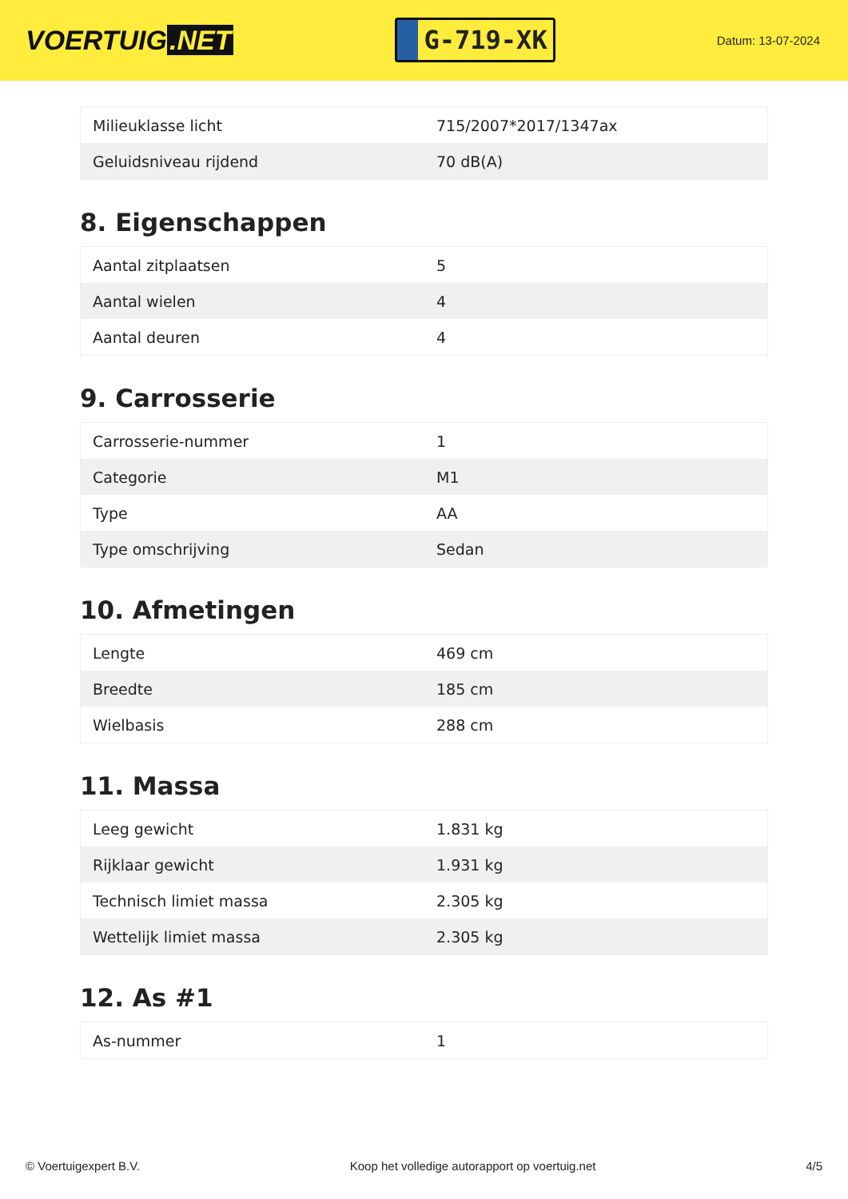VOERTUIG.NET
G-719-XK
Datum: 13-07-2024
| Milieuklasse licht | 715/2007*2017/1347ax |
| Geluidsniveau rijdend | 70 dB(A) |
8. Eigenschappen
| Aantal zitplaatsen | 5 |
| Aantal wielen | 4 |
| Aantal deuren | 4 |
9. Carrosserie
| Carrosserie-nummer | 1 |
| Categorie | M1 |
| Type | AA |
| Type omschrijving | Sedan |
10. Afmetingen
| Lengte | 469 cm |
| Breedte | 185 cm |
| Wielbasis | 288 cm |
11. Massa
| Leeg gewicht | 1.831 kg |
| Rijklaar gewicht | 1.931 kg |
| Technisch limiet massa | 2.305 kg |
| Wettelijk limiet massa | 2.305 kg |
12. As #1
| As-nummer | 1 |
© Voertuigexpert B.V. Koop het volledige autorapport op voertuig.net 4/5